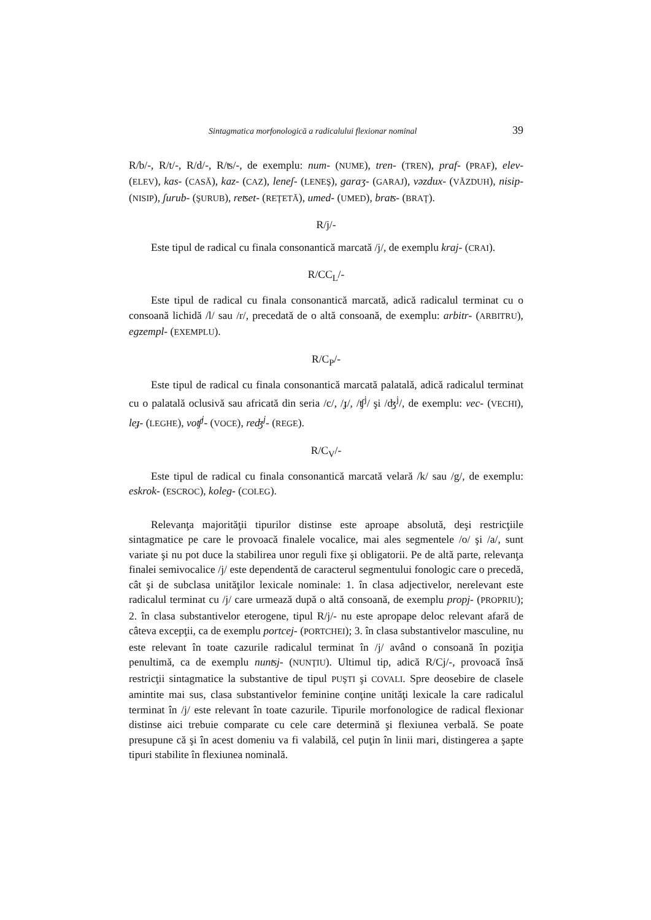Sintagmatica morfonologică a radicalului flexionar nominal 39
R/b/-, R/t/-, R/d/-, R/ʦ/-, de exemplu: num- (NUME), tren- (TREN), praf- (PRAF), elev- (ELEV), kas- (CASĂ), kaz- (CAZ), leneʃ- (LENEŞ), garaʒ- (GARAJ), vəzdux- (VĂZDUH), nisip- (NISIP), ʃurub- (ŞURUB), reʦet- (REŢETĂ), umed- (UMED), braʦ- (BRAŢ).
R/j/-
Este tipul de radical cu finala consonantică marcată /j/, de exemplu kraj- (CRAI).
R/CC<sub>L</sub>/-
Este tipul de radical cu finala consonantică marcată, adică radicalul terminat cu o consoană lichidă /l/ sau /r/, precedată de o altă consoană, de exemplu: arbitr- (ARBITRU), egzempl- (EXEMPLU).
R/C<sub>P</sub>/-
Este tipul de radical cu finala consonantică marcată palatală, adică radicalul terminat cu o palatală oclusivă sau africată din seria /c/, /ɟ/, /ʧ<sup>j</sup>/ şi /ʤ<sup>j</sup>/, de exemplu: vec- (VECHI), leɟ- (LEGHE), voʧ<sup>j</sup>- (VOCE), reʤ<sup>j</sup>- (REGE).
R/C<sub>V</sub>/-
Este tipul de radical cu finala consonantică marcată velară /k/ sau /g/, de exemplu: eskrok- (ESCROC), koleg- (COLEG).
Relevanţa majorităţii tipurilor distinse este aproape absolută, deşi restricţiile sintagmatice pe care le provoacă finalele vocalice, mai ales segmentele /o/ şi /a/, sunt variate şi nu pot duce la stabilirea unor reguli fixe şi obligatorii. Pe de altă parte, relevanţa finalei semivocalice /j/ este dependentă de caracterul segmentului fonologic care o precedă, cât şi de subclasa unităţilor lexicale nominale: 1. în clasa adjectivelor, nerelevant este radicalul terminat cu /j/ care urmează după o altă consoană, de exemplu propj- (PROPRIU); 2. în clasa substantivelor eterogene, tipul R/j/- nu este apropape deloc relevant afară de câteva excepţii, ca de exemplu portcej- (PORTCHEI); 3. în clasa substantivelor masculine, nu este relevant în toate cazurile radicalul terminat în /j/ având o consoană în poziţia penultimă, ca de exemplu nunʦj- (NUNŢIU). Ultimul tip, adică R/Cj/-, provoacă însă restricţii sintagmatice la substantive de tipul PUŞTI şi COVALI. Spre deosebire de clasele amintite mai sus, clasa substantivelor feminine conţine unităţi lexicale la care radicalul terminat în /j/ este relevant în toate cazurile. Tipurile morfonologice de radical flexionar distinse aici trebuie comparate cu cele care determină şi flexiunea verbală. Se poate presupune că şi în acest domeniu va fi valabilă, cel puţin în linii mari, distingerea a şapte tipuri stabilite în flexiunea nominală.